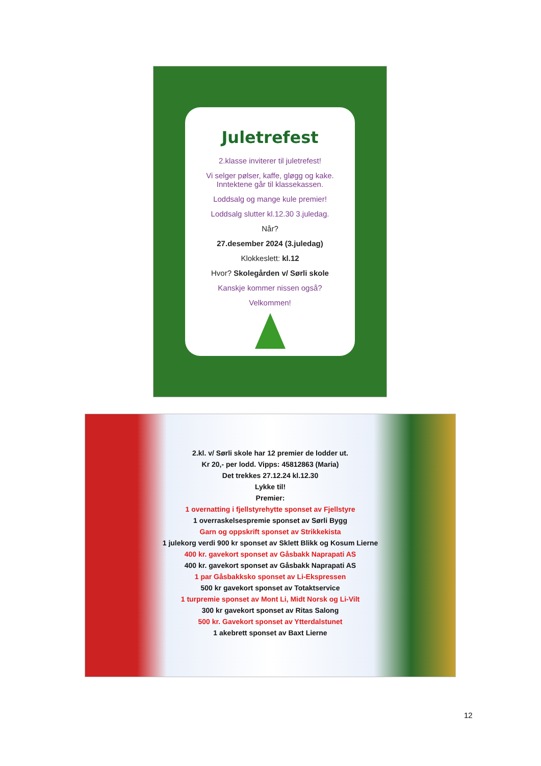Juletrefest
2.klasse inviterer til juletrefest!
Vi selger pølser, kaffe, gløgg og kake.
Inntektene går til klassekassen.
Loddsalg og mange kule premier!
Loddsalg slutter kl.12.30 3.juledag.
Når?
27.desember 2024 (3.juledag)
Klokkeslett: kl.12
Hvor? Skolegården v/ Sørli skole
Kanskje kommer nissen også?
Velkommen!
2.kl. v/ Sørli skole har 12 premier de lodder ut.
Kr 20,- per lodd. Vipps: 45812863 (Maria)
Det trekkes 27.12.24 kl.12.30
Lykke til!
Premier:
1 overnatting i fjellstyrehytte sponset av Fjellstyre
1 overraskelsespremie sponset av Sørli Bygg
Garn og oppskrift sponset av Strikkekista
1 julekorg verdi 900 kr sponset av Sklett Blikk og Kosum Lierne
400 kr. gavekort sponset av Gåsbakk Naprapati AS
400 kr. gavekort sponset av Gåsbakk Naprapati AS
1 par Gåsbakksko sponset av Li-Ekspressen
500 kr gavekort sponset av Totaktservice
1 turpremie sponset av Mont Li, Midt Norsk og Li-Vilt
300 kr gavekort sponset av Ritas Salong
500 kr. Gavekort sponset av Ytterdalstunet
1 akebrett sponset av Baxt Lierne
12